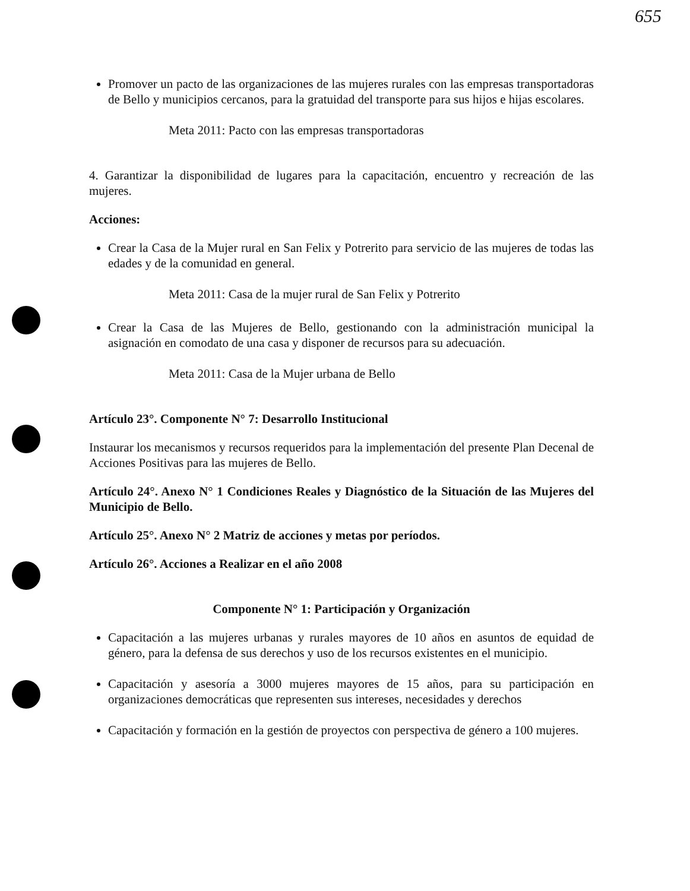655
Promover un pacto de las organizaciones de las mujeres rurales con las empresas transportadoras de Bello y municipios cercanos, para la gratuidad del transporte para sus hijos e hijas escolares.
Meta 2011: Pacto con las empresas transportadoras
4. Garantizar la disponibilidad de lugares para la capacitación, encuentro y recreación de las mujeres.
Acciones:
Crear la Casa de la Mujer rural en San Felix y Potrerito para servicio de las mujeres de todas las edades y de la comunidad en general.
Meta 2011: Casa de la mujer rural de San Felix y Potrerito
Crear la Casa de las Mujeres de Bello, gestionando con la administración municipal la asignación en comodato de una casa y disponer de recursos para su adecuación.
Meta 2011: Casa de la Mujer urbana de Bello
Artículo 23°. Componente N° 7: Desarrollo Institucional
Instaurar los mecanismos y recursos requeridos para la implementación del presente Plan Decenal de Acciones Positivas para las mujeres de Bello.
Artículo 24°. Anexo N° 1 Condiciones Reales y Diagnóstico de la Situación de las Mujeres del Municipio de Bello.
Artículo 25°. Anexo N° 2 Matriz de acciones y metas por períodos.
Artículo 26°. Acciones a Realizar en el año 2008
Componente N° 1: Participación y Organización
Capacitación a las mujeres urbanas y rurales mayores de 10 años en asuntos de equidad de género, para la defensa de sus derechos y uso de los recursos existentes en el municipio.
Capacitación y asesoría a 3000 mujeres mayores de 15 años, para su participación en organizaciones democráticas que representen sus intereses, necesidades y derechos
Capacitación y formación en la gestión de proyectos con perspectiva de género a 100 mujeres.